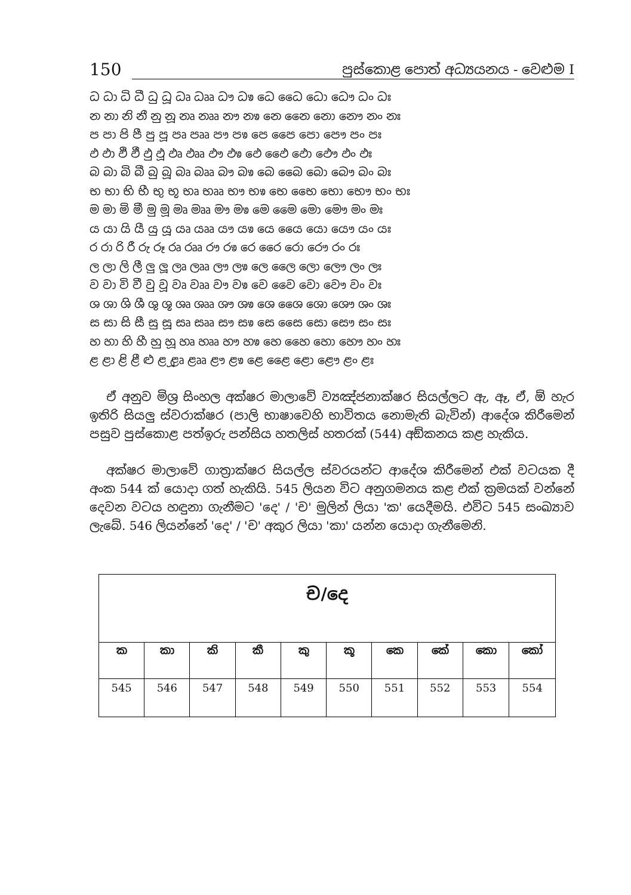150 පුස්කොළ පොත් අධ්‍යයනය - වෙළුම I
ධ ධා ධි ධී ධු ධූ ධෘ ධෲ ධෟ ධෳ ධෙ ධෛ ධො ධෞ ධං ධඃ
න නා නි නී නු නූ නෘ නෲ නෟ නෳ නෙ නෛ නො නෞ නං නඃ
ප පා පි පී පු පූ පෘ පෲ පෟ පෳ පෙ පෛ පො පෞ පං පඃ
ඵ ඵා ඵි ඵී ඵු ඵූ ඵෘ ඵෲ ඵෟ ඵෳ ඵෙ ඵෛ ඵො ඵෞ ඵං ඵඃ
බ බා බි බී බු බූ බෘ බෲ බෟ බෳ බෙ බෛ බො බෞ බං බඃ
භ භා භි භී භු භූ භෘ භෲ භෟ භෳ භෙ භෛ භො භෞ භං භඃ
ම මා මි මී මු මූ මෘ මෲ මෟ මෳ මෙ මෛ මො මෞ මං මඃ
ය යා යි යී යු යූ යෘ යෲ යෟ යෳ යෙ යෛ යො යෞ යං යඃ
ර රා රි රී රු රූ රෘ රෲ රෟ රෳ රෙ රෛ රො රෞ රං රඃ
ල ලා ලි ලී ලු ලූ ලෘ ලෲ ලෟ ලෳ ලෙ ලෛ ලො ලෞ ලං ලඃ
ව වා වි වී වු වූ වෘ වෲ වෟ වෳ වෙ වෛ වො වෞ වං වඃ
ශ ශා ශි ශී ශු ශූ ශෘ ශෲ ශෟ ශෳ ශෙ ශෛ ශො ශෞ ශං ශඃ
ස සා සි සී සු සූ සෘ සෲ සෟ සෳ සෙ සෛ සො සෞ සං සඃ
හ හා හි හී හු හූ හෘ හෲ හෟ හෳ හෙ හෛ හො හෞ හං හඃ
ළ ළා ළි ළී ළු ළූ ළෘ ළෲ ළෟ ළෳ ළෙ ළෛ ළො ළෞ ළං ළඃ
ඒ අනුව මිශ්‍ර සිංහල අක්ෂර මාලාවේ ව්‍යඤ්ජනාක්ෂර සියල්ලට ඇ, ඈ, ඒ, ඕ හැර ඉතිරි සියලු ස්වරාක්ෂර (පාලි භාෂාවෙහි භාවිතය නොමැති බැවින්) ආදේශ කිරීමෙන් පසුව පුස්කොළ පත්ඉරු පන්සිය හතලිස් හතරක් (544) අඞ්කනය කළ හැකිය.
අක්ෂර මාලාවේ ගාත්‍රාක්ෂර සියල්ල ස්වරයන්ට ආදේශ කිරීමෙන් එක් වටයක දී අංක 544 ක් යොදා ගත් හැකියි. 545 ලියන විට අනුගමනය කළ එක් ක්‍රමයක් වන්නේ දෙවන වටය හඳුනා ගැනීමට 'දෙ' / 'ච' මුලින් ලියා 'ක' යෙදීමයි. එවිට 545 සංඛ්‍යාව ලැබේ. 546 ලියන්නේ 'දෙ' / 'ච' අකුර ලියා 'කා' යන්න යොදා ගැනීමෙනි.
| ච/දෙ | | | | | | | | | |
| --- | --- | --- | --- | --- | --- | --- | --- | --- | --- |
| ක | කා | කි | කී | කු | කූ | කෙ | කේ | කො | කෝ |
| 545 | 546 | 547 | 548 | 549 | 550 | 551 | 552 | 553 | 554 |